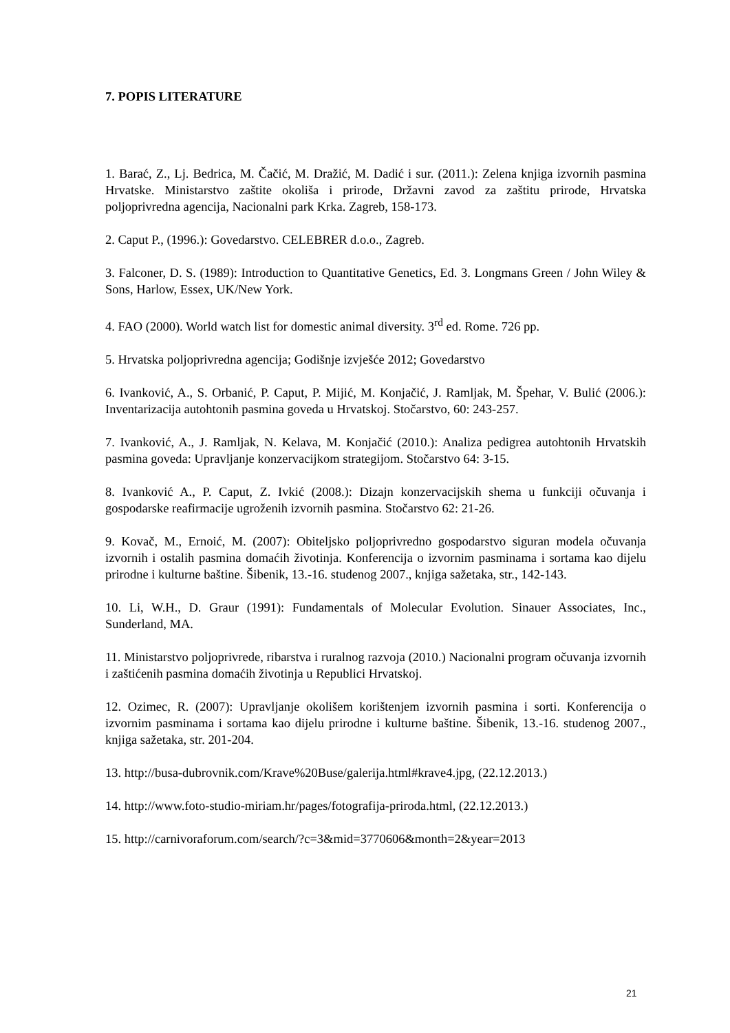7. POPIS LITERATURE
1. Barać, Z., Lj. Bedrica, M. Čačić, M. Dražić, M. Dadić i sur. (2011.): Zelena knjiga izvornih pasmina Hrvatske. Ministarstvo zaštite okoliša i prirode, Državni zavod za zaštitu prirode, Hrvatska poljoprivredna agencija, Nacionalni park Krka. Zagreb, 158-173.
2. Caput P., (1996.): Govedarstvo. CELEBRER d.o.o., Zagreb.
3. Falconer, D. S. (1989): Introduction to Quantitative Genetics, Ed. 3. Longmans Green / John Wiley & Sons, Harlow, Essex, UK/New York.
4. FAO (2000). World watch list for domestic animal diversity. 3<sup>rd</sup> ed. Rome. 726 pp.
5. Hrvatska poljoprivredna agencija; Godišnje izvješće 2012; Govedarstvo
6. Ivanković, A., S. Orbanić, P. Caput, P. Mijić, M. Konjačić, J. Ramljak, M. Špehar, V. Bulić (2006.): Inventarizacija autohtonih pasmina goveda u Hrvatskoj. Stočarstvo, 60: 243-257.
7. Ivanković, A., J. Ramljak, N. Kelava, M. Konjačić (2010.): Analiza pedigrea autohtonih Hrvatskih pasmina goveda: Upravljanje konzervacijkom strategijom. Stočarstvo 64: 3-15.
8. Ivanković A., P. Caput, Z. Ivkić (2008.): Dizajn konzervacijskih shema u funkciji očuvanja i gospodarske reafirmacije ugroženih izvornih pasmina. Stočarstvo 62: 21-26.
9. Kovač, M., Ernoić, M. (2007): Obiteljsko poljoprivredno gospodarstvo siguran modela očuvanja izvornih i ostalih pasmina domaćih životinja. Konferencija o izvornim pasminama i sortama kao dijelu prirodne i kulturne baštine. Šibenik, 13.-16. studenog 2007., knjiga sažetaka, str., 142-143.
10. Li, W.H., D. Graur (1991): Fundamentals of Molecular Evolution. Sinauer Associates, Inc., Sunderland, MA.
11. Ministarstvo poljoprivrede, ribarstva i ruralnog razvoja (2010.) Nacionalni program očuvanja izvornih i zaštićenih pasmina domaćih životinja u Republici Hrvatskoj.
12. Ozimec, R. (2007): Upravljanje okolišem korištenjem izvornih pasmina i sorti. Konferencija o izvornim pasminama i sortama kao dijelu prirodne i kulturne baštine. Šibenik, 13.-16. studenog 2007., knjiga sažetaka, str. 201-204.
13. http://busa-dubrovnik.com/Krave%20Buse/galerija.html#krave4.jpg, (22.12.2013.)
14. http://www.foto-studio-miriam.hr/pages/fotografija-priroda.html, (22.12.2013.)
15. http://carnivoraforum.com/search/?c=3&mid=3770606&month=2&year=2013
21